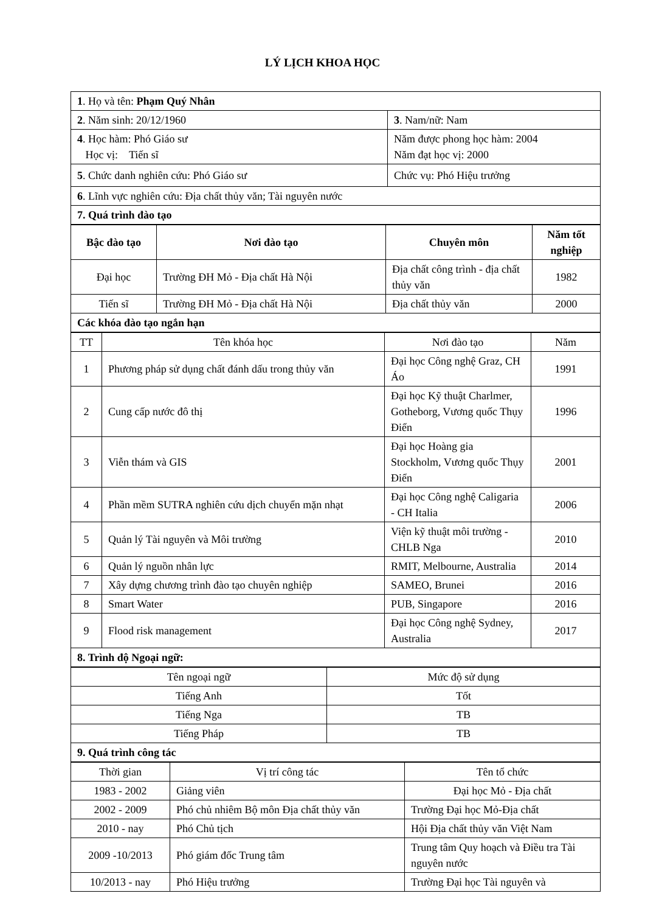LÝ LỊCH KHOA HỌC
| 1 . Họ và tên: Phạm Quý Nhân | |
| 2 . Năm sinh: 20/12/1960 | 3 . Nam/nữ: Nam |
| 4 . Học hàm: Phó Giáo sư Học vị: Tiến sĩ | Năm được phong học hàm: 2004 Năm đạt học vị: 2000 |
| 5 . Chức danh nghiên cứu: Phó Giáo sư | Chức vụ: Phó Hiệu trưởng |
| 6 . Lĩnh vực nghiên cứu: Địa chất thủy văn; Tài nguyên nước | |
| 7. Quá trình đào tạo | |
| Bậc đào tạo | Nơi đào tạo | Chuyên môn | Năm tốt nghiệp |
| --- | --- | --- | --- |
| Đại học | Trường ĐH Mỏ - Địa chất Hà Nội | Địa chất công trình - địa chất thủy văn | 1982 |
| Tiến sĩ | Trường ĐH Mỏ - Địa chất Hà Nội | Địa chất thủy văn | 2000 |
| Các khóa đào tạo ngắn hạn | | | |
| TT | Tên khóa học | Nơi đào tạo | Năm |
| 1 | Phương pháp sử dụng chất đánh dấu trong thủy văn | Đại học Công nghệ Graz, CH Áo | 1991 |
| 2 | Cung cấp nước đô thị | Đại học Kỹ thuật Charlmer, Gotheborg, Vương quốc Thụy Điển | 1996 |
| 3 | Viễn thám và GIS | Đại học Hoàng gia Stockholm, Vương quốc Thụy Điển | 2001 |
| 4 | Phần mềm SUTRA nghiên cứu dịch chuyển mặn nhạt | Đại học Công nghệ Caligaria - CH Italia | 2006 |
| 5 | Quản lý Tài nguyên và Môi trường | Viện kỹ thuật môi trường - CHLB Nga | 2010 |
| 6 | Quản lý nguồn nhân lực | RMIT, Melbourne, Australia | 2014 |
| 7 | Xây dựng chương trình đào tạo chuyên nghiệp | SAMEO, Brunei | 2016 |
| 8 | Smart Water | PUB, Singapore | 2016 |
| 9 | Flood risk management | Đại học Công nghệ Sydney, Australia | 2017 |
| 8. Trình độ Ngoại ngữ: | | | |
| Tên ngoại ngữ | Mức độ sử dụng |
| Tiếng Anh | Tốt |
| Tiếng Nga | TB |
| Tiếng Pháp | TB |
| 9. Quá trình công tác | |
| Thời gian | Vị trí công tác | Tên tổ chức |
| 1983 - 2002 | Giảng viên | Đại học Mỏ - Địa chất |
| 2002 - 2009 | Phó chủ nhiêm Bộ môn Địa chất thủy văn | Trường Đại học Mỏ-Địa chất |
| 2010 - nay | Phó Chủ tịch | Hội Địa chất thủy văn Việt Nam |
| 2009 -10/2013 | Phó giám đốc Trung tâm | Trung tâm Quy hoạch và Điều tra Tài nguyên nước |
| 10/2013 - nay | Phó Hiệu trưởng | Trường Đại học Tài nguyên và |